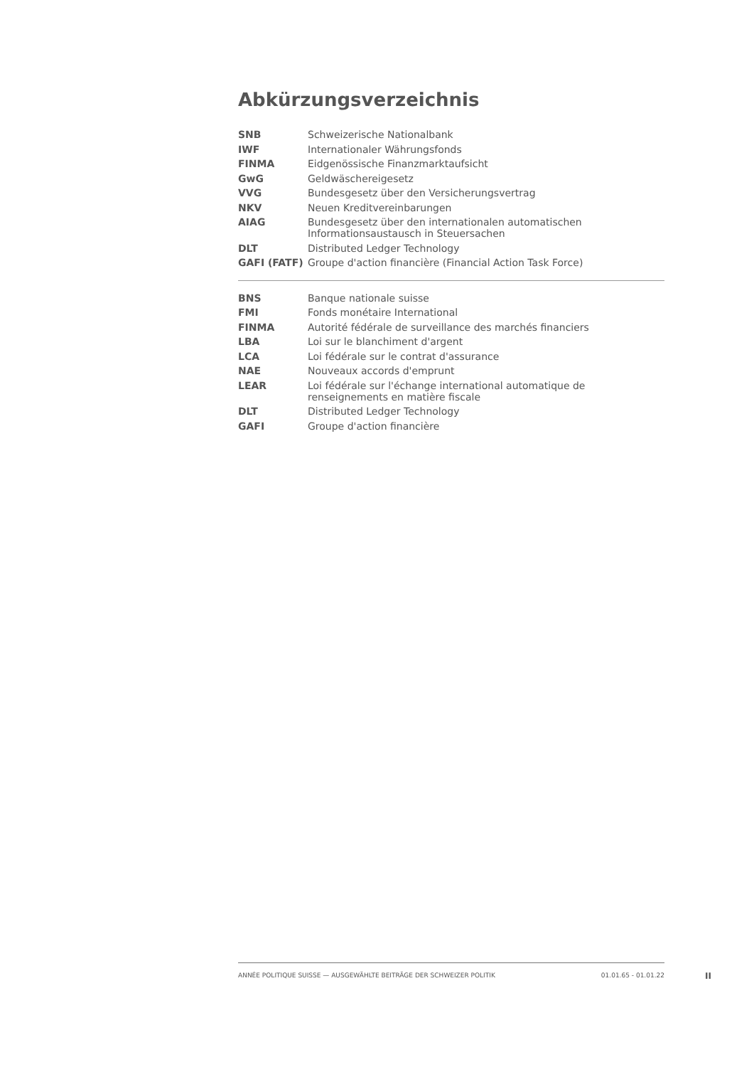Abkürzungsverzeichnis
| SNB | Schweizerische Nationalbank |
| IWF | Internationaler Währungsfonds |
| FINMA | Eidgenössische Finanzmarktaufsicht |
| GwG | Geldwäschereigesetz |
| VVG | Bundesgesetz über den Versicherungsvertrag |
| NKV | Neuen Kreditvereinbarungen |
| AIAG | Bundesgesetz über den internationalen automatischen Informationsaustausch in Steuersachen |
| DLT | Distributed Ledger Technology |
| GAFI (FATF) | Groupe d'action financière (Financial Action Task Force) |
| BNS | Banque nationale suisse |
| FMI | Fonds monétaire International |
| FINMA | Autorité fédérale de surveillance des marchés financiers |
| LBA | Loi sur le blanchiment d'argent |
| LCA | Loi fédérale sur le contrat d'assurance |
| NAE | Nouveaux accords d'emprunt |
| LEAR | Loi fédérale sur l'échange international automatique de renseignements en matière fiscale |
| DLT | Distributed Ledger Technology |
| GAFI | Groupe d'action financière |
ANNÉE POLITIQUE SUISSE — AUSGEWÄHLTE BEITRÄGE DER SCHWEIZER POLITIK 01.01.65 - 01.01.22
II